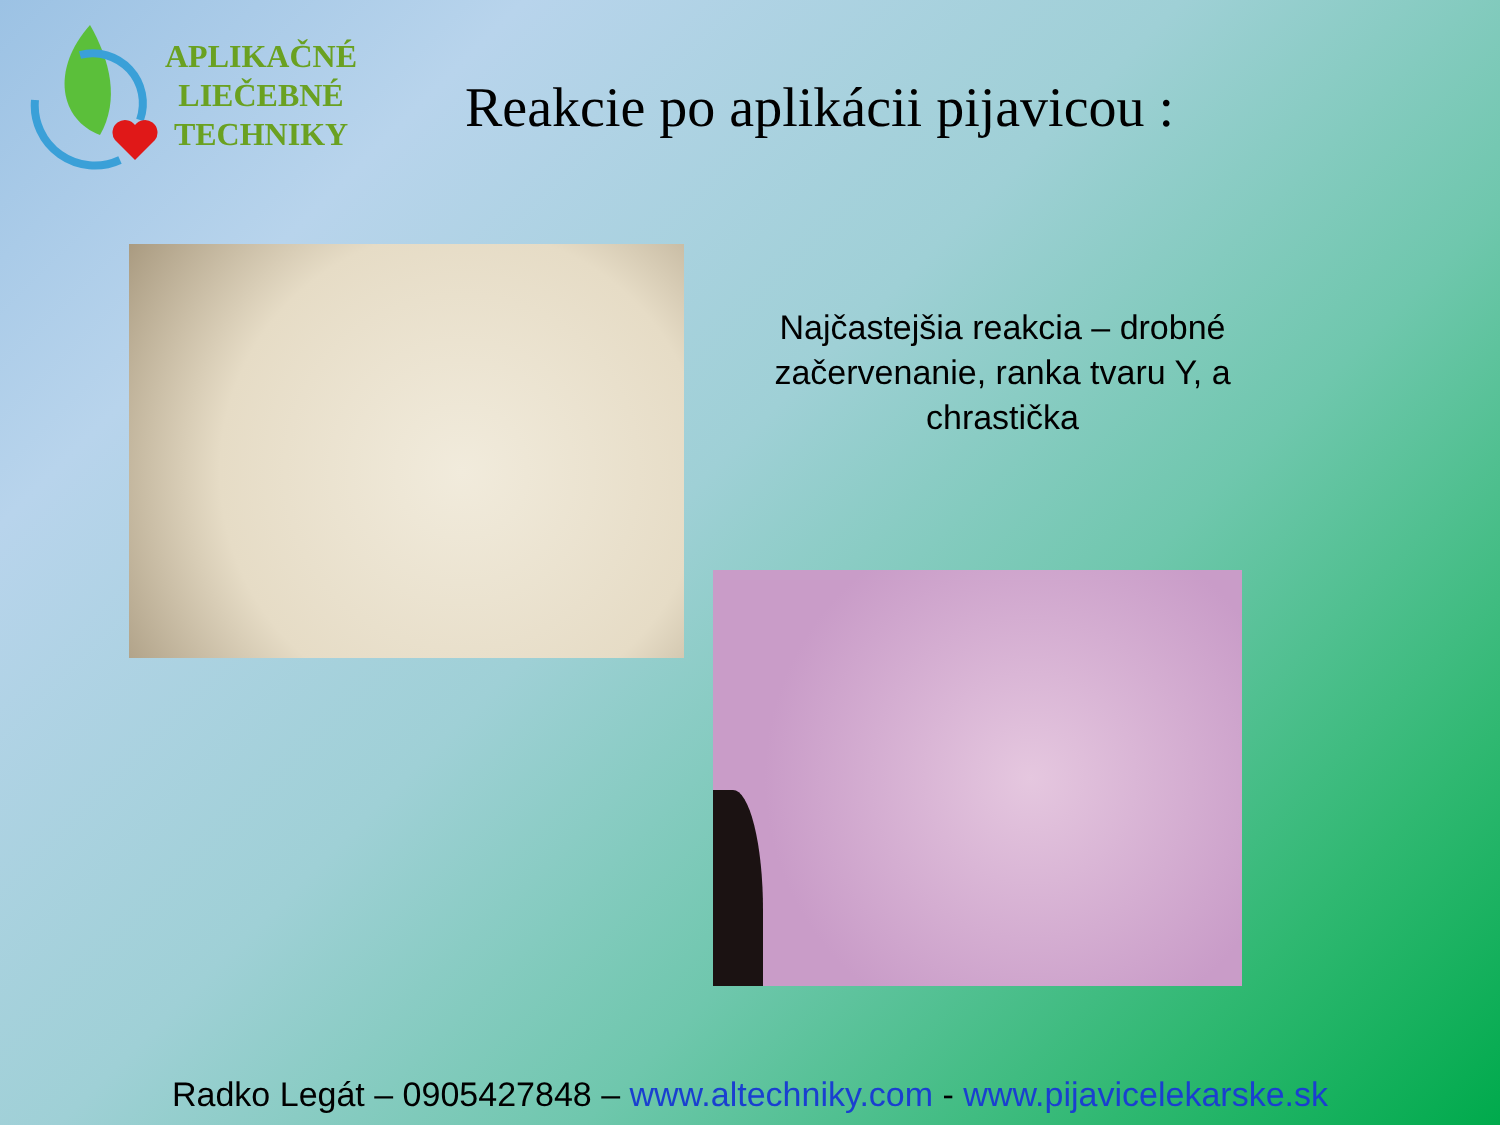APLIKAČNÉ
LIEČEBNÉ
TECHNIKY
Reakcie po aplikácii pijavicou :
Najčastejšia reakcia – drobné začervenanie, ranka tvaru Y, a chrastička
Radko Legát – 0905427848 – www.altechniky.com - www.pijavicelekarske.sk